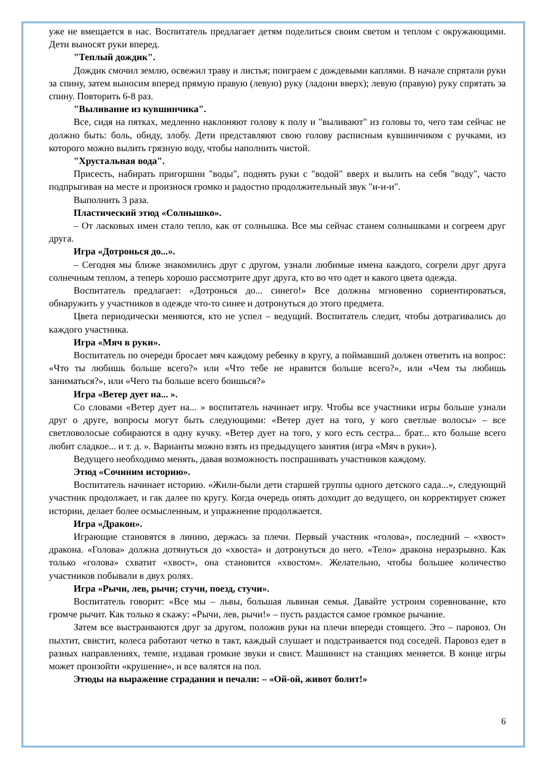уже не вмещается в нас. Воспитатель предлагает детям поделиться своим светом и теплом с окружающими. Дети выносят руки вперед.
"Теплый дождик".
Дождик смочил землю, освежил траву и листья; поиграем с дождевыми каплями. В начале спрятали руки за спину, затем выносим вперед прямую правую (левую) руку (ладони вверх); левую (правую) руку спрятать за спину. Повторить 6-8 раз.
"Выливание из кувшинчика".
Все, сидя на пятках, медленно наклоняют голову к полу и "выливают" из головы то, чего там сейчас не должно быть: боль, обиду, злобу. Дети представляют свою голову расписным кувшинчиком с ручками, из которого можно вылить грязную воду, чтобы наполнить чистой.
"Хрустальная вода".
Присесть, набирать пригоршни "воды", поднять руки с "водой" вверх и вылить на себя "воду", часто подпрыгивая на месте и произнося громко и радостно продолжительный звук "и-и-и".
Выполнить 3 раза.
Пластический этюд «Солнышко».
– От ласковых имен стало тепло, как от солнышка. Все мы сейчас станем солнышками и согреем друг друга.
Игра «Дотронься до...».
– Сегодня мы ближе знакомились друг с другом, узнали любимые имена каждого, согрели друг друга солнечным теплом, а теперь хорошо рассмотрите друг друга, кто во что одет и какого цвета одежда.
Воспитатель предлагает: «Дотронься до... синего!» Все должны мгновенно сориентироваться, обнаружить у участников в одежде что-то синее и дотронуться до этого предмета.
Цвета периодически меняются, кто не успел – ведущий. Воспитатель следит, чтобы дотрагивались до каждого участника.
Игра «Мяч в руки».
Воспитатель по очереди бросает мяч каждому ребенку в кругу, а поймавший должен ответить на вопрос: «Что ты любишь больше всего?» или «Что тебе не нравится больше всего?», или «Чем ты любишь заниматься?», или «Чего ты больше всего боишься?»
Игра «Ветер дует на... ».
Со словами «Ветер дует на... » воспитатель начинает игру. Чтобы все участники игры больше узнали друг о друге, вопросы могут быть следующими: «Ветер дует на того, у кого светлые волосы» – все светловолосые собираются в одну кучку. «Ветер дует на того, у кого есть сестра... брат... кто больше всего любит сладкое... и т. д. ». Варианты можно взять из предыдущего занятия (игра «Мяч в руки»).
Ведущего необходимо менять, давая возможность поспрашивать участников каждому.
Этюд «Сочиним историю».
Воспитатель начинает историю. «Жили-были дети старшей группы одного детского сада...», следующий участник продолжает, и гак далее по кругу. Когда очередь опять доходит до ведущего, он корректирует сюжет истории, делает более осмысленным, и упражнение продолжается.
Игра «Дракон».
Играющие становятся в линию, держась за плечи. Первый участник «голова», последний – «хвост» дракона. «Голова» должна дотянуться до «хвоста» и дотронуться до него. «Тело» дракона неразрывно. Как только «голова» схватит «хвост», она становится «хвостом». Желательно, чтобы большее количество участников побывали в двух ролях.
Игра «Рычи, лев, рычи; стучи, поезд, стучи».
Воспитатель говорит: «Все мы – львы, большая львиная семья. Давайте устроим соревнование, кто громче рычит. Как только я скажу: «Рычи, лев, рычи!» – пусть раздастся самое громкое рычание.
Затем все выстраиваются друг за другом, положив руки на плечи впереди стоящего. Это – паровоз. Он пыхтит, свистит, колеса работают четко в такт, каждый слушает и подстраивается под соседей. Паровоз едет в разных направлениях, темпе, издавая громкие звуки и свист. Машинист на станциях меняется. В конце игры может произойти «крушение», и все валятся на пол.
Этюды на выражение страдания и печали: – «Ой-ой, живот болит!»
6